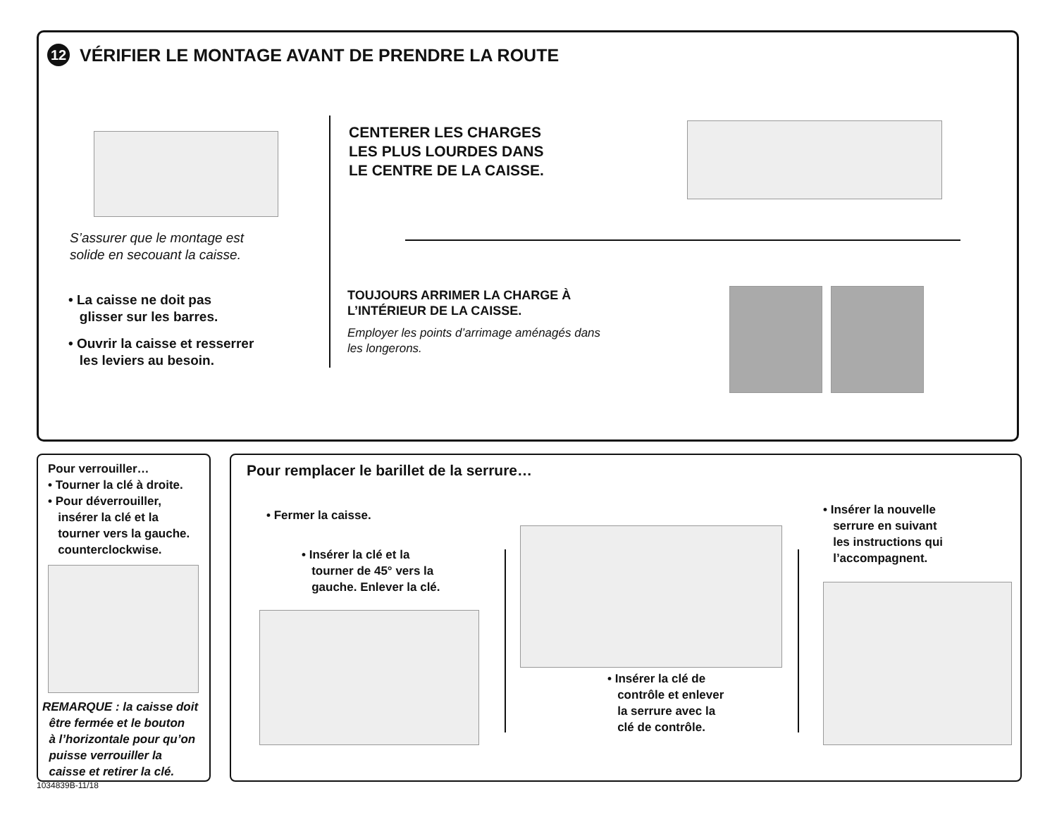12 VÉRIFIER LE MONTAGE AVANT DE PRENDRE LA ROUTE
S’assurer que le montage est
solide en secouant la caisse.
• La caisse ne doit pas
glisser sur les barres.
• Ouvrir la caisse et resserrer
les leviers au besoin.
CENTERER LES CHARGES
LES PLUS LOURDES DANS
LE CENTRE DE LA CAISSE.
TOUJOURS ARRIMER LA CHARGE À
L’INTÉRIEUR DE LA CAISSE.
Employer les points d’arrimage aménagés dans
les longerons.
Pour verrouiller…
• Tourner la clé à droite.
• Pour déverrouiller,
insérer la clé et la
tourner vers la gauche.
counterclockwise.
REMARQUE : la caisse doit
être fermée et le bouton
à l’horizontale pour qu’on
puisse verrouiller la
caisse et retirer la clé.
1034839B-11/18
Pour remplacer le barillet de la serrure…
• Fermer la caisse.
• Insérer la clé et la
tourner de 45° vers la
gauche. Enlever la clé.
• Insérer la clé de
contrôle et enlever
la serrure avec la
clé de contrôle.
• Insérer la nouvelle
serrure en suivant
les instructions qui
l’accompagnent.